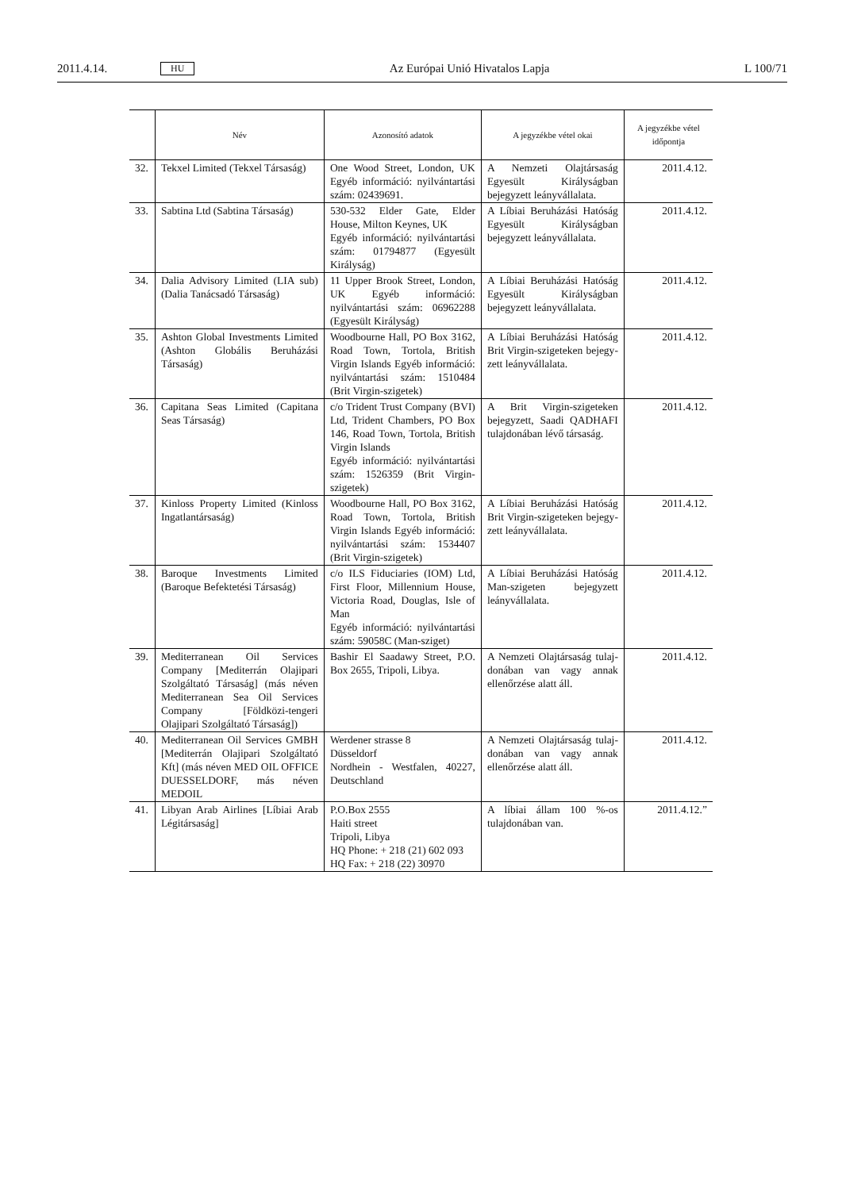2011.4.14. HU Az Európai Unió Hivatalos Lapja L 100/71
| | Név | Azonosító adatok | A jegyzékbe vétel okai | A jegyzékbe vétel időpontja |
| --- | --- | --- | --- | --- |
| 32. | Tekxel Limited (Tekxel Társaság) | One Wood Street, London, UK Egyéb információ: nyilvántartási szám: 02439691. | A Nemzeti Olajtársaság Egyesült Királyságban bejegy­zett leányvállalata. | 2011.4.12. |
| 33. | Sabtina Ltd (Sabtina Társaság) | 530-532 Elder Gate, Elder House, Milton Keynes, UK Egyéb információ: nyilvántartási szám: 01794877 (Egyesült Királyság) | A Líbiai Beruházási Hatóság Egyesült Királyságban bejegy­zett leányvállalata. | 2011.4.12. |
| 34. | Dalia Advisory Limited (LIA sub) (Dalia Tanácsadó Társaság) | 11 Upper Brook Street, London, UK Egyéb információ: nyilvántartási szám: 06962288 (Egyesült Királyság) | A Líbiai Beruházási Hatóság Egyesült Királyságban bejegy­zett leányvállalata. | 2011.4.12. |
| 35. | Ashton Global Investments Limited (Ashton Globális Beruházási Társaság) | Woodbourne Hall, PO Box 3162, Road Town, Tortola, British Virgin Islands Egyéb információ: nyilvántartási szám: 1510484 (Brit Virgin-szigetek) | A Líbiai Beruházási Hatóság Brit Virgin-szigeteken bejegy­zett leányvállalata. | 2011.4.12. |
| 36. | Capitana Seas Limited (Capitana Seas Társaság) | c/o Trident Trust Company (BVI) Ltd, Trident Chambers, PO Box 146, Road Town, Tortola, British Virgin Islands Egyéb információ: nyilvántartási szám: 1526359 (Brit Virgin-szigetek) | A Brit Virgin-szigeteken bejegyzett, Saadi QADHAFI tulajdonában lévő társaság. | 2011.4.12. |
| 37. | Kinloss Property Limited (Kinloss Ingatlantársaság) | Woodbourne Hall, PO Box 3162, Road Town, Tortola, British Virgin Islands Egyéb információ: nyilvántartási szám: 1534407 (Brit Virgin-szigetek) | A Líbiai Beruházási Hatóság Brit Virgin-szigeteken bejegy­zett leányvállalata. | 2011.4.12. |
| 38. | Baroque Investments Limited (Baroque Befektetési Társaság) | c/o ILS Fiduciaries (IOM) Ltd, First Floor, Millennium House, Victoria Road, Douglas, Isle of Man Egyéb információ: nyilvántartási szám: 59058C (Man-sziget) | A Líbiai Beruházási Hatóság Man-szigeten bejegyzett leányvállalata. | 2011.4.12. |
| 39. | Mediterranean Oil Services Company [Mediterrán Olajipari Szolgáltató Társaság] (más néven Mediterranean Sea Oil Services Company [Földközi-tengeri Olajipari Szolgáltató Társaság]) | Bashir El Saadawy Street, P.O. Box 2655, Tripoli, Libya. | A Nemzeti Olajtársaság tulaj­donában van vagy annak ellenőrzése alatt áll. | 2011.4.12. |
| 40. | Mediterranean Oil Services GMBH [Mediterrán Olajipari Szolgáltató Kft] (más néven MED OIL OFFICE DUESSELDORF, más néven MEDOIL | Werdener strasse 8 Düsseldorf Nordhein - Westfalen, 40227, Deutschland | A Nemzeti Olajtársaság tulaj­donában van vagy annak ellenőrzése alatt áll. | 2011.4.12. |
| 41. | Libyan Arab Airlines [Líbiai Arab Légitársaság] | P.O.Box 2555 Haiti street Tripoli, Libya HQ Phone: + 218 (21) 602 093 HQ Fax: + 218 (22) 30970 | A líbiai állam 100 %-os tulajdonában van. | 2011.4.12.” |